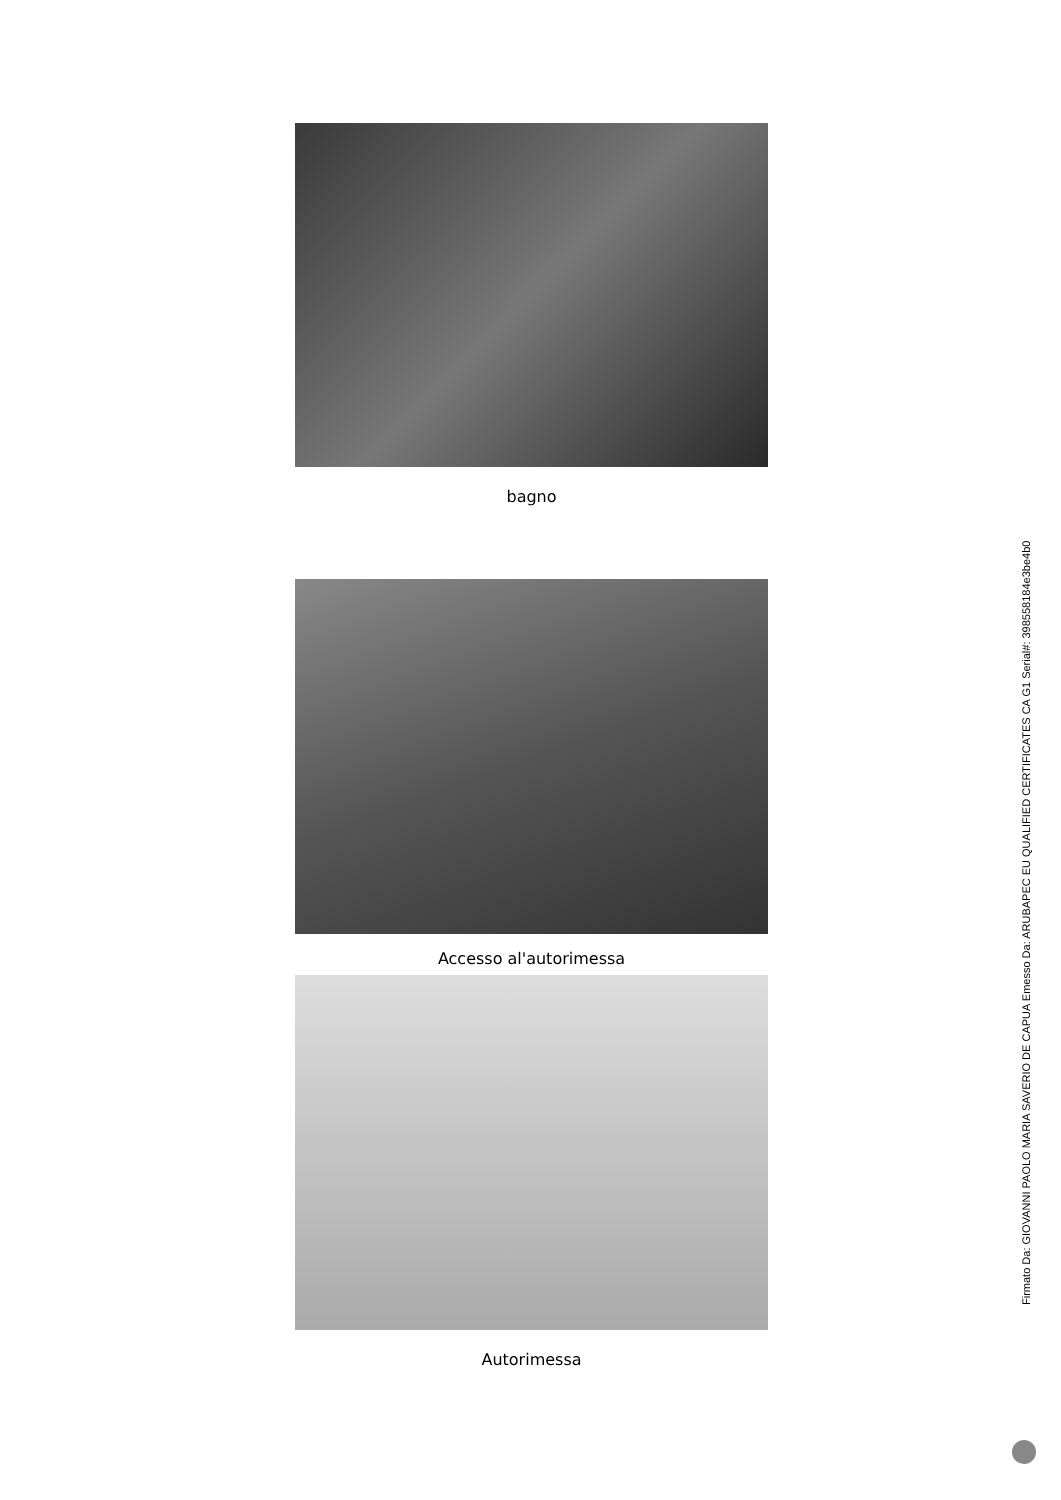bagno
Accesso al'autorimessa
Autorimessa
Firmato Da: GIOVANNI PAOLO MARIA SAVERIO DE CAPUA Emesso Da: ARUBAPEC EU QUALIFIED CERTIFICATES CA G1 Serial#: 398558184e3be4b0